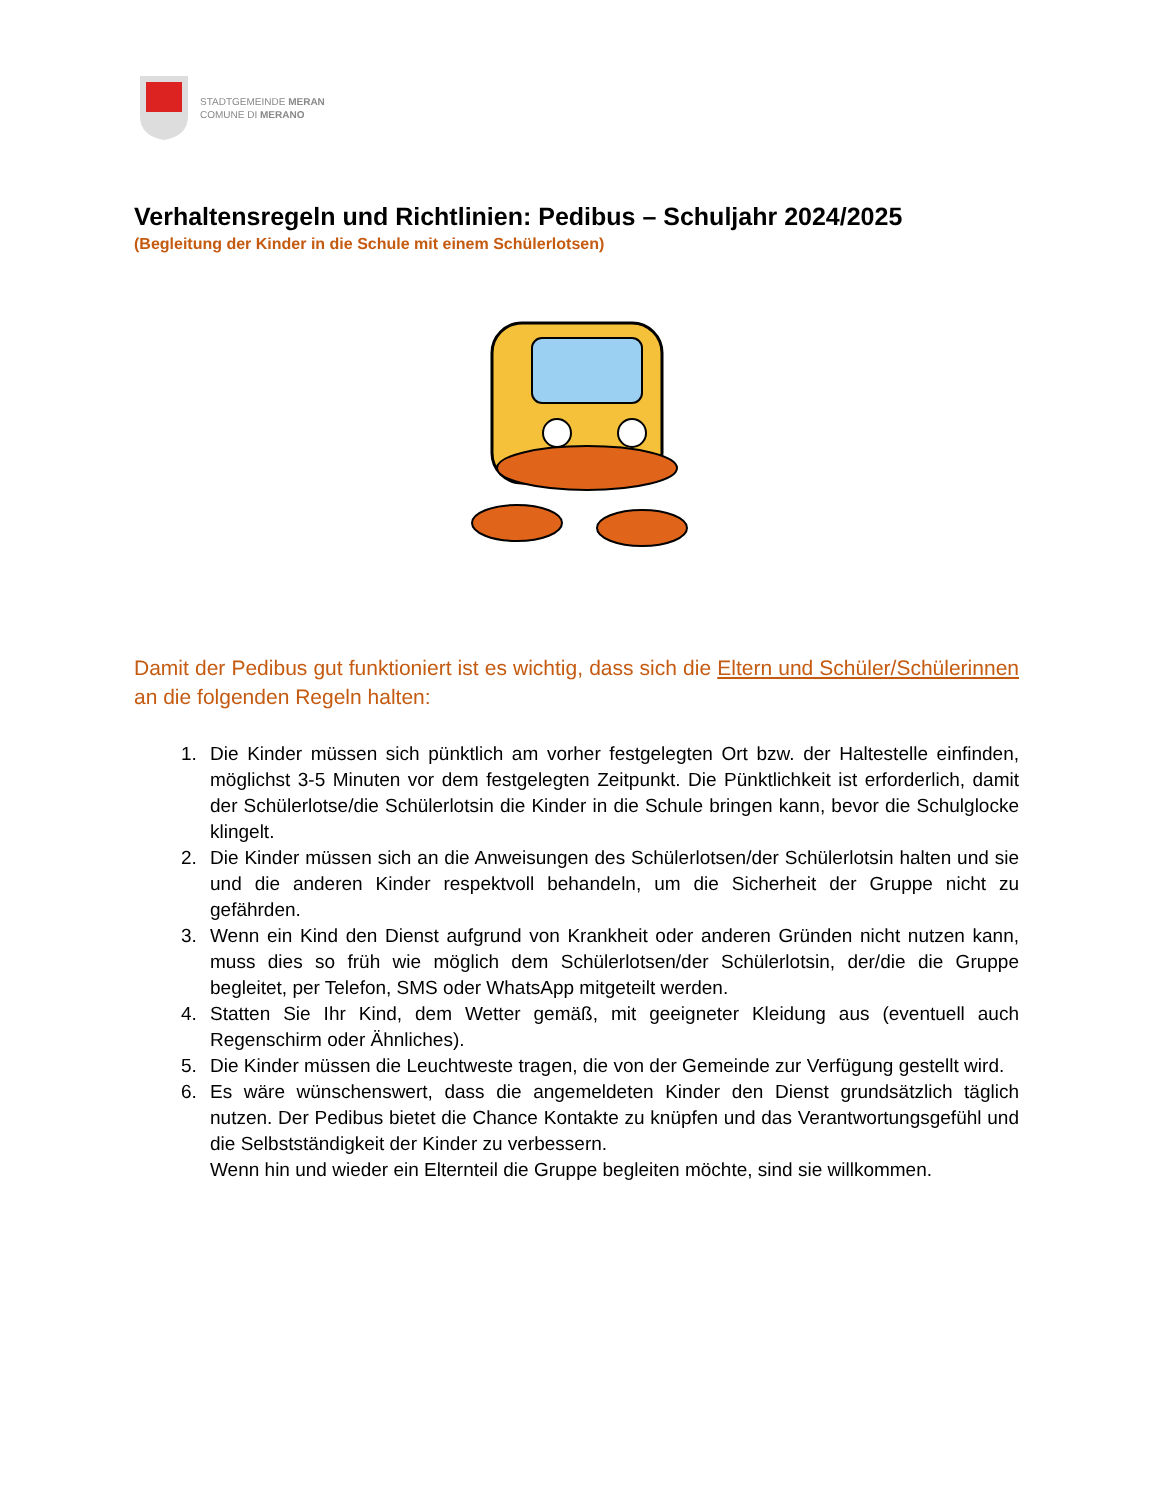STADTGEMEINDE MERAN
COMUNE DI MERANO
Verhaltensregeln und Richtlinien: Pedibus – Schuljahr 2024/2025
(Begleitung der Kinder in die Schule mit einem Schülerlotsen)
Damit der Pedibus gut funktioniert ist es wichtig, dass sich die Eltern und Schüler/Schülerinnen an die folgenden Regeln halten:
1. Die Kinder müssen sich pünktlich am vorher festgelegten Ort bzw. der Haltestelle einfinden, möglichst 3-5 Minuten vor dem festgelegten Zeitpunkt. Die Pünktlichkeit ist erforderlich, damit der Schülerlotse/die Schülerlotsin die Kinder in die Schule bringen kann, bevor die Schulglocke klingelt.
2. Die Kinder müssen sich an die Anweisungen des Schülerlotsen/der Schülerlotsin halten und sie und die anderen Kinder respektvoll behandeln, um die Sicherheit der Gruppe nicht zu gefährden.
3. Wenn ein Kind den Dienst aufgrund von Krankheit oder anderen Gründen nicht nutzen kann, muss dies so früh wie möglich dem Schülerlotsen/der Schülerlotsin, der/die die Gruppe begleitet, per Telefon, SMS oder WhatsApp mitgeteilt werden.
4. Statten Sie Ihr Kind, dem Wetter gemäß, mit geeigneter Kleidung aus (eventuell auch Regenschirm oder Ähnliches).
5. Die Kinder müssen die Leuchtweste tragen, die von der Gemeinde zur Verfügung gestellt wird.
6. Es wäre wünschenswert, dass die angemeldeten Kinder den Dienst grundsätzlich täglich nutzen. Der Pedibus bietet die Chance Kontakte zu knüpfen und das Verantwortungsgefühl und die Selbstständigkeit der Kinder zu verbessern.
Wenn hin und wieder ein Elternteil die Gruppe begleiten möchte, sind sie willkommen.